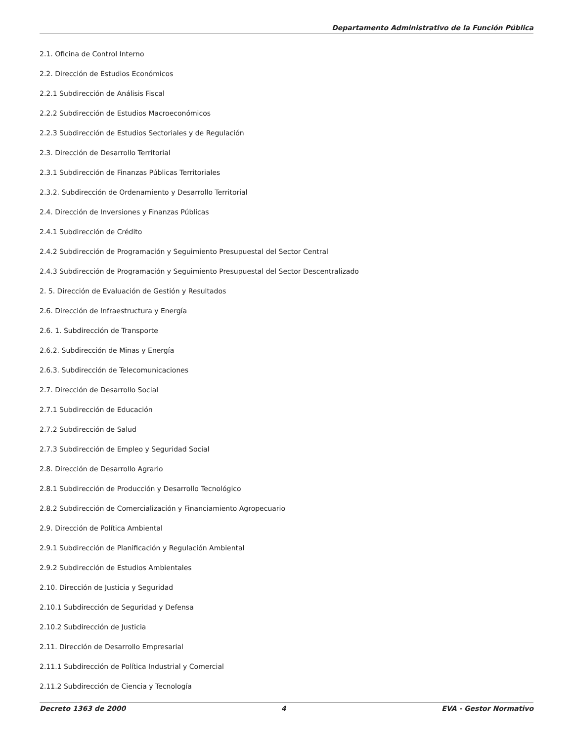Departamento Administrativo de la Función Pública
2.1. Oficina de Control Interno
2.2. Dirección de Estudios Económicos
2.2.1 Subdirección de Análisis Fiscal
2.2.2 Subdirección de Estudios Macroeconómicos
2.2.3 Subdirección de Estudios Sectoriales y de Regulación
2.3. Dirección de Desarrollo Territorial
2.3.1 Subdirección de Finanzas Públicas Territoriales
2.3.2. Subdirección de Ordenamiento y Desarrollo Territorial
2.4. Dirección de Inversiones y Finanzas Públicas
2.4.1 Subdirección de Crédito
2.4.2 Subdirección de Programación y Seguimiento Presupuestal del Sector Central
2.4.3 Subdirección de Programación y Seguimiento Presupuestal del Sector Descentralizado
2. 5. Dirección de Evaluación de Gestión y Resultados
2.6. Dirección de Infraestructura y Energía
2.6. 1. Subdirección de Transporte
2.6.2. Subdirección de Minas y Energía
2.6.3. Subdirección de Telecomunicaciones
2.7. Dirección de Desarrollo Social
2.7.1 Subdirección de Educación
2.7.2 Subdirección de Salud
2.7.3 Subdirección de Empleo y Seguridad Social
2.8. Dirección de Desarrollo Agrario
2.8.1 Subdirección de Producción y Desarrollo Tecnológico
2.8.2 Subdirección de Comercialización y Financiamiento Agropecuario
2.9. Dirección de Política Ambiental
2.9.1 Subdirección de Planificación y Regulación Ambiental
2.9.2 Subdirección de Estudios Ambientales
2.10. Dirección de Justicia y Seguridad
2.10.1 Subdirección de Seguridad y Defensa
2.10.2 Subdirección de Justicia
2.11. Dirección de Desarrollo Empresarial
2.11.1 Subdirección de Política Industrial y Comercial
2.11.2 Subdirección de Ciencia y Tecnología
Decreto 1363 de 2000 4 EVA - Gestor Normativo